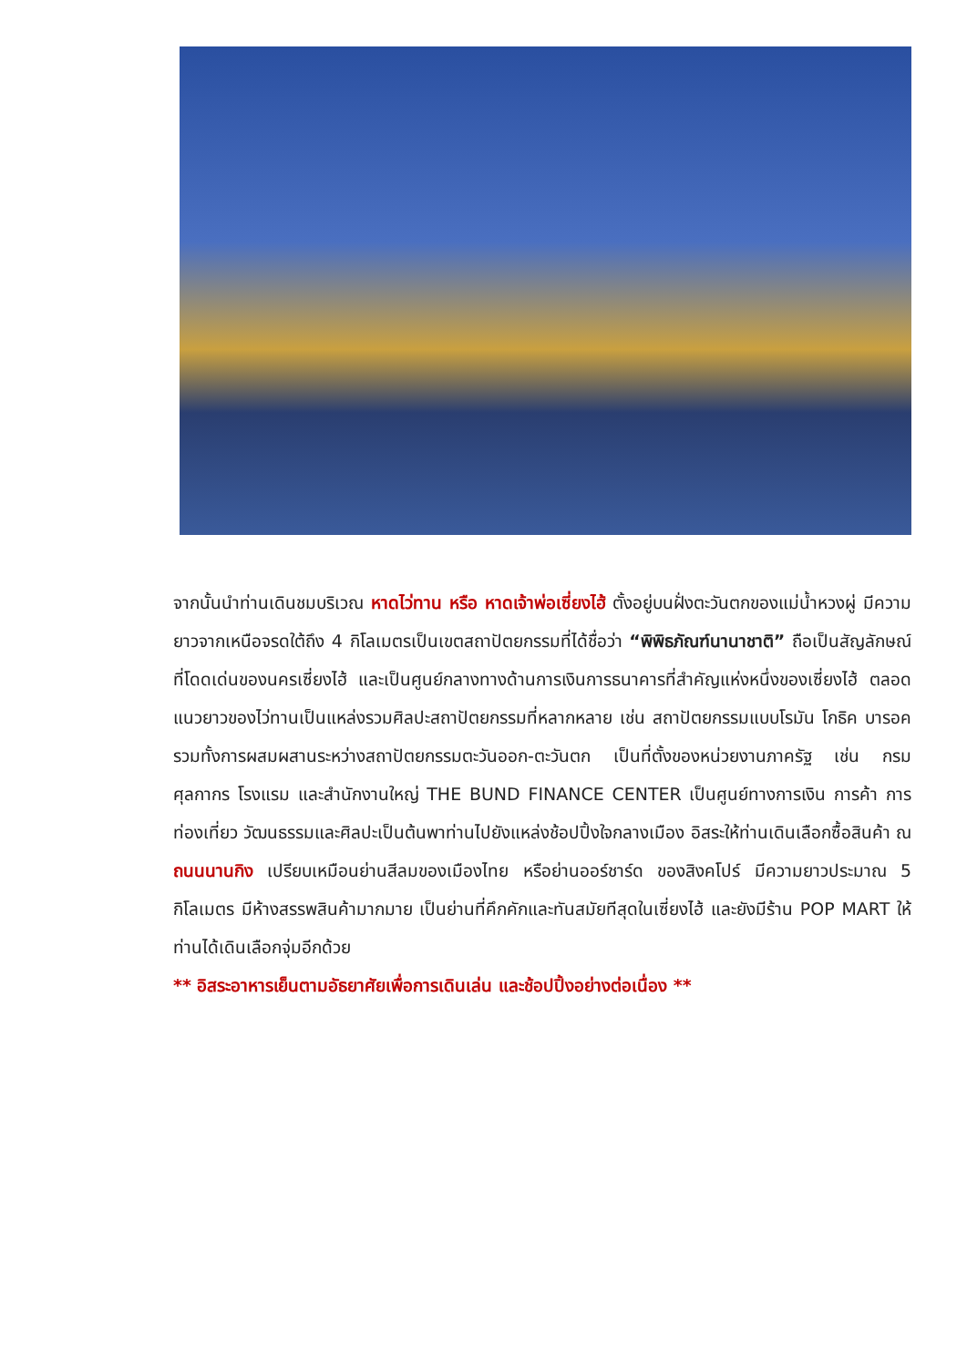จากนั้นนำท่านเดินชมบริเวณ หาดไว่ทาน หรือ หาดเจ้าพ่อเซี่ยงไฮ้ ตั้งอยู่บนฝั่งตะวันตกของแม่น้ำหวงผู่ มีความยาวจากเหนือจรดใต้ถึง 4 กิโลเมตรเป็นเขตสถาปัตยกรรมที่ได้ชื่อว่า “พิพิธภัณฑ์นานาชาติ” ถือเป็นสัญลักษณ์ที่โดดเด่นของนครเซี่ยงไฮ้ และเป็นศูนย์กลางทางด้านการเงินการธนาคารที่สำคัญแห่งหนึ่งของเซี่ยงไฮ้ ตลอดแนวยาวของไว่ทานเป็นแหล่งรวมศิลปะสถาปัตยกรรมที่หลากหลาย เช่น สถาปัตยกรรมแบบโรมัน โกธิค บารอค รวมทั้งการผสมผสานระหว่างสถาปัตยกรรมตะวันออก-ตะวันตก เป็นที่ตั้งของหน่วยงานภาครัฐ เช่น กรมศุลกากร โรงแรม และสำนักงานใหญ่ THE BUND FINANCE CENTER เป็นศูนย์ทางการเงิน การค้า การท่องเที่ยว วัฒนธรรมและศิลปะเป็นต้นพาท่านไปยังแหล่งช้อปปิ้งใจกลางเมือง อิสระให้ท่านเดินเลือกซื้อสินค้า ณ ถนนนานกิง เปรียบเหมือนย่านสีลมของเมืองไทย หรือย่านออร์ชาร์ด ของสิงคโปร์ มีความยาวประมาณ 5 กิโลเมตร มีห้างสรรพสินค้ามากมาย เป็นย่านที่คึกคักและทันสมัยทีสุดในเซี่ยงไฮ้ และยังมีร้าน POP MART ให้ท่านได้เดินเลือกจุ่มอีกด้วย
** อิสระอาหารเย็นตามอัธยาศัยเพื่อการเดินเล่น และช้อปปิ้งอย่างต่อเนื่อง **